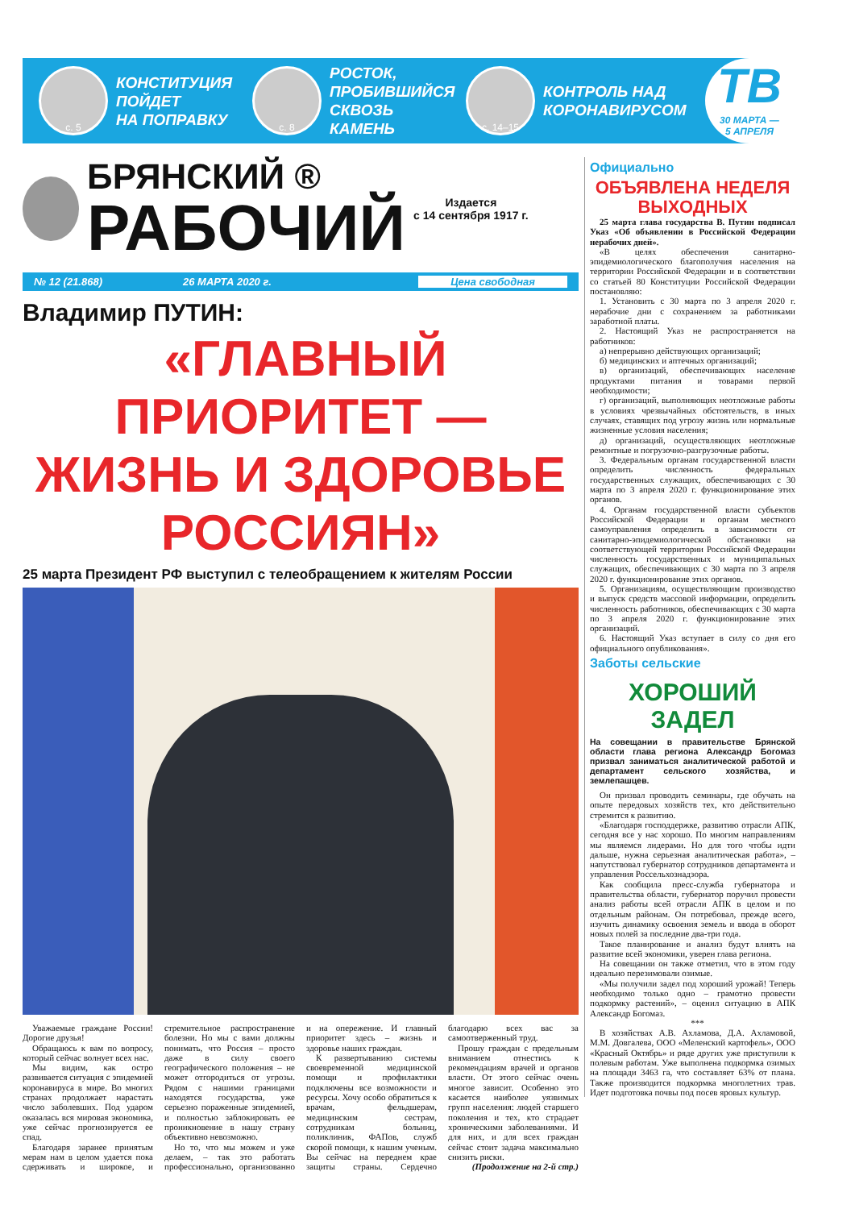с. 5
КОНСТИТУЦИЯ
ПОЙДЕТ
НА ПОПРАВКУ
с. 8
РОСТОК,
ПРОБИВШИЙСЯ
СКВОЗЬ
КАМЕНЬ
с. 14–15
КОНТРОЛЬ НАД
КОРОНАВИРУСОМ
ТВ
30 МАРТА —
5 АПРЕЛЯ
БРЯНСКИЙ ®
РАБОЧИЙ
Издается
с 14 сентября 1917 г.
№ 12 (21.868) 26 МАРТА 2020 г. Цена свободная
Владимир ПУТИН:
«ГЛАВНЫЙ ПРИОРИТЕТ — ЖИЗНЬ И ЗДОРОВЬЕ РОССИЯН»
25 марта Президент РФ выступил с телеобращением к жителям России
Уважаемые граждане России! Дорогие друзья!
Обращаюсь к вам по вопросу, который сейчас волнует всех нас.
Мы видим, как остро развивается ситуация с эпидемией коронавируса в мире. Во многих странах продолжает нарастать число заболевших. Под ударом оказалась вся мировая экономика, уже сейчас прогнозируется ее спад.
Благодаря заранее принятым мерам нам в целом удается пока сдерживать и широкое, и стремительное распространение болезни. Но мы с вами должны понимать, что Россия – просто даже в силу своего географического положения – не может отгородиться от угрозы. Рядом с нашими границами находятся государства, уже серьезно пораженные эпидемией, и полностью заблокировать ее проникновение в нашу страну объективно невозможно.
Но то, что мы можем и уже делаем, – так это работать профессионально, организованно и на опережение. И главный приоритет здесь – жизнь и здоровье наших граждан.
К развертыванию системы своевременной медицинской помощи и профилактики подключены все возможности и ресурсы. Хочу особо обратиться к врачам, фельдшерам, медицинским сестрам, сотрудникам больниц, поликлиник, ФАПов, служб скорой помощи, к нашим ученым. Вы сейчас на переднем крае защиты страны. Сердечно благодарю всех вас за самоотверженный труд.
Прошу граждан с предельным вниманием отнестись к рекомендациям врачей и органов власти. От этого сейчас очень многое зависит. Особенно это касается наиболее уязвимых групп населения: людей старшего поколения и тех, кто страдает хроническими заболеваниями. И для них, и для всех граждан сейчас стоит задача максимально снизить риски.
(Продолжение на 2-й стр.)
Официально
ОБЪЯВЛЕНА НЕДЕЛЯ ВЫХОДНЫХ
25 марта глава государства В. Путин подписал Указ «Об объявлении в Российской Федерации нерабочих дней».
«В целях обеспечения санитарно-эпидемиологического благополучия населения на территории Российской Федерации и в соответствии со статьей 80 Конституции Российской Федерации постановляю:
1. Установить с 30 марта по 3 апреля 2020 г. нерабочие дни с сохранением за работниками заработной платы.
2. Настоящий Указ не распространяется на работников:
а) непрерывно действующих организаций;
б) медицинских и аптечных организаций;
в) организаций, обеспечивающих население продуктами питания и товарами первой необходимости;
г) организаций, выполняющих неотложные работы в условиях чрезвычайных обстоятельств, в иных случаях, ставящих под угрозу жизнь или нормальные жизненные условия населения;
д) организаций, осуществляющих неотложные ремонтные и погрузочно-разгрузочные работы.
3. Федеральным органам государственной власти определить численность федеральных государственных служащих, обеспечивающих с 30 марта по 3 апреля 2020 г. функционирование этих органов.
4. Органам государственной власти субъектов Российской Федерации и органам местного самоуправления определить в зависимости от санитарно-эпидемиологической обстановки на соответствующей территории Российской Федерации численность государственных и муниципальных служащих, обеспечивающих с 30 марта по 3 апреля 2020 г. функционирование этих органов.
5. Организациям, осуществляющим производство и выпуск средств массовой информации, определить численность работников, обеспечивающих с 30 марта по 3 апреля 2020 г. функционирование этих организаций.
6. Настоящий Указ вступает в силу со дня его официального опубликования».
Заботы сельские
ХОРОШИЙ ЗАДЕЛ
На совещании в правительстве Брянской области глава региона Александр Богомаз призвал заниматься аналитической работой и департамент сельского хозяйства, и землепашцев.
Он призвал проводить семинары, где обучать на опыте передовых хозяйств тех, кто действительно стремится к развитию.
«Благодаря господдержке, развитию отрасли АПК, сегодня все у нас хорошо. По многим направлениям мы являемся лидерами. Но для того чтобы идти дальше, нужна серьезная аналитическая работа», – напутствовал губернатор сотрудников департамента и управления Россельхознадзора.
Как сообщила пресс-служба губернатора и правительства области, губернатор поручил провести анализ работы всей отрасли АПК в целом и по отдельным районам. Он потребовал, прежде всего, изучить динамику освоения земель и ввода в оборот новых полей за последние два-три года.
Такое планирование и анализ будут влиять на развитие всей экономики, уверен глава региона.
На совещании он также отметил, что в этом году идеально перезимовали озимые.
«Мы получили задел под хороший урожай! Теперь необходимо только одно – грамотно провести подкормку растений», – оценил ситуацию в АПК Александр Богомаз.
***
В хозяйствах А.В. Ахламова, Д.А. Ахламовой, М.М. Довгалева, ООО «Меленский картофель», ООО «Красный Октябрь» и ряде других уже приступили к полевым работам. Уже выполнена подкормка озимых на площади 3463 га, что составляет 63% от плана. Также производится подкормка многолетних трав. Идет подготовка почвы под посев яровых культур.